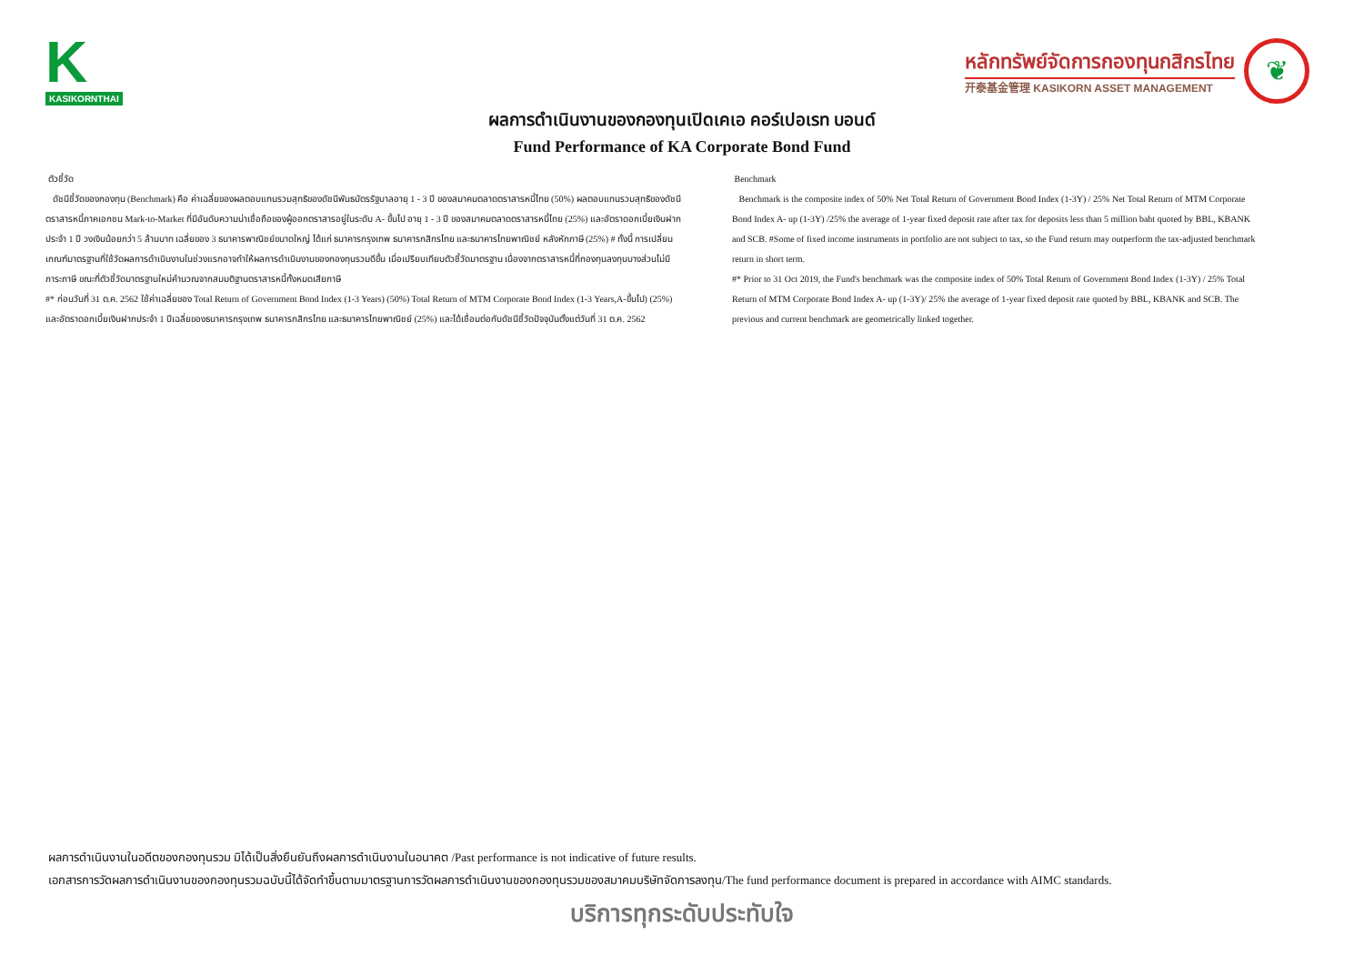K
KASIKORNTHAI
หลักทรัพย์จัดการกองทุนกสิกรไทย
开泰基金管理 KASIKORN ASSET MANAGEMENT
❦
ผลการดำเนินงานของกองทุนเปิดเคเอ คอร์เปอเรท บอนด์
Fund Performance of KA Corporate Bond Fund
ตัวชี้วัด
ดัชนีชี้วัดของกองทุน (Benchmark) คือ ค่าเฉลี่ยของผลตอบแทนรวมสุทธิของดัชนีพันธบัตรรัฐบาลอายุ 1 - 3 ปี ของสมาคมตลาดตราสารหนี้ไทย (50%) ผลตอบแทนรวมสุทธิของดัชนีตราสารหนี้ภาคเอกชน Mark-to-Market ที่มีอันดับความน่าเชื่อถือของผู้ออกตราสารอยู่ในระดับ A- ขึ้นไป อายุ 1 - 3 ปี ของสมาคมตลาดตราสารหนี้ไทย (25%) และอัตราดอกเบี้ยเงินฝากประจำ 1 ปี วงเงินน้อยกว่า 5 ล้านบาท เฉลี่ยของ 3 ธนาคารพาณิชย์ขนาดใหญ่ ได้แก่ ธนาคารกรุงเทพ ธนาคารกสิกรไทย และธนาคารไทยพาณิชย์ หลังหักภาษี (25%) # ทั้งนี้ การเปลี่ยนเกณฑ์มาตรฐานที่ใช้วัดผลการดำเนินงานในช่วงแรกอาจทำให้ผลการดำเนินงานของกองทุนรวมดีขึ้น เมื่อเปรียบเทียบตัวชี้วัดมาตรฐาน เนื่องจากตราสารหนี้ที่กองทุนลงทุนบางส่วนไม่มีภาระภาษี ขณะที่ตัวชี้วัดมาตรฐานใหม่คำนวณจากสมมติฐานตราสารหนี้ทั้งหมดเสียภาษี
#* ก่อนวันที่ 31 ต.ค. 2562 ใช้ค่าเฉลี่ยของ Total Return of Government Bond Index (1-3 Years) (50%) Total Return of MTM Corporate Bond Index (1-3 Years,A-ขึ้นไป) (25%) และอัตราดอกเบี้ยเงินฝากประจำ 1 ปีเฉลี่ยของธนาคารกรุงเทพ ธนาคารกสิกรไทย และธนาคารไทยพาณิชย์ (25%) และได้เชื่อมต่อกับดัชนีชี้วัดปัจจุบันตั้งแต่วันที่ 31 ต.ค. 2562
Benchmark
Benchmark is the composite index of 50% Net Total Return of Government Bond Index (1-3Y) / 25% Net Total Return of MTM Corporate Bond Index A- up (1-3Y) /25% the average of 1-year fixed deposit rate after tax for deposits less than 5 million baht quoted by BBL, KBANK and SCB. #Some of fixed income instruments in portfolio are not subject to tax, so the Fund return may outperform the tax-adjusted benchmark return in short term.
#* Prior to 31 Oct 2019, the Fund's benchmark was the composite index of 50% Total Return of Government Bond Index (1-3Y) / 25% Total Return of MTM Corporate Bond Index A- up (1-3Y)/ 25% the average of 1-year fixed deposit rate quoted by BBL, KBANK and SCB. The previous and current benchmark are geometrically linked together.
ผลการดำเนินงานในอดีตของกองทุนรวม มิได้เป็นสิ่งยืนยันถึงผลการดำเนินงานในอนาคต /Past performance is not indicative of future results.
เอกสารการวัดผลการดำเนินงานของกองทุนรวมฉบับนี้ได้จัดทำขึ้นตามมาตรฐานการวัดผลการดำเนินงานของกองทุนรวมของสมาคมบริษัทจัดการลงทุน/The fund performance document is prepared in accordance with AIMC standards.
บริการทุกระดับประทับใจ